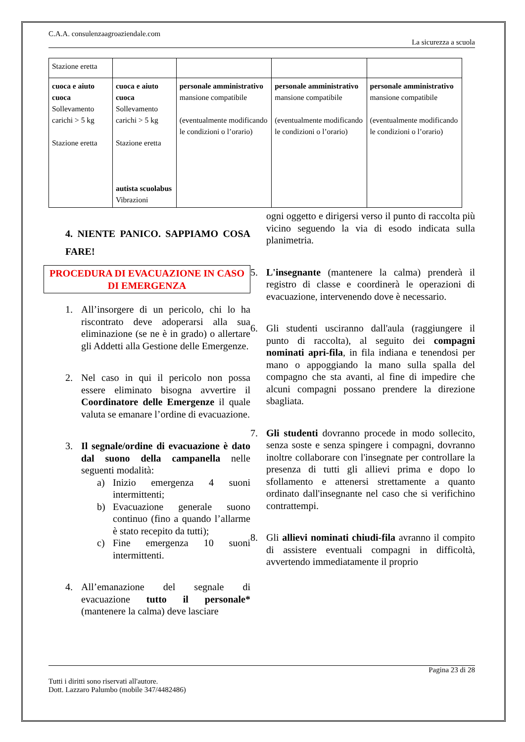C.A.A. consulenzaagroaziendale.com
La sicurezza a scuola
| Stazione eretta | | | | |
| cuoca e aiuto cuoca Sollevamento carichi > 5 kg Stazione eretta | cuoca e aiuto cuoca Sollevamento carichi > 5 kg Stazione eretta autista scuolabus Vibrazioni | personale amministrativo mansione compatibile (eventualmente modificando le condizioni o l’orario) | personale amministrativo mansione compatibile (eventualmente modificando le condizioni o l’orario) | personale amministrativo mansione compatibile (eventualmente modificando le condizioni o l’orario) |
4. NIENTE PANICO. SAPPIAMO COSA FARE!
PROCEDURA DI EVACUAZIONE IN CASO DI EMERGENZA
1. All’insorgere di un pericolo, chi lo ha riscontrato deve adoperarsi alla sua eliminazione (se ne è in grado) o allertare gli Addetti alla Gestione delle Emergenze.
2. Nel caso in qui il pericolo non possa essere eliminato bisogna avvertire il Coordinatore delle Emergenze il quale valuta se emanare l’ordine di evacuazione.
3. Il segnale/ordine di evacuazione è dato dal suono della campanella nelle seguenti modalità:
a) Inizio emergenza 4 suoni intermittenti;
b) Evacuazione generale suono continuo (fino a quando l’allarme è stato recepito da tutti);
c) Fine emergenza 10 suoni intermittenti.
4. All’emanazione del segnale di evacuazione tutto il personale* (mantenere la calma) deve lasciare
ogni oggetto e dirigersi verso il punto di raccolta più vicino seguendo la via di esodo indicata sulla planimetria.
5. L'insegnante (mantenere la calma) prenderà il registro di classe e coordinerà le operazioni di evacuazione, intervenendo dove è necessario.
6. Gli studenti usciranno dall'aula (raggiungere il punto di raccolta), al seguito dei compagni nominati apri-fila, in fila indiana e tenendosi per mano o appoggiando la mano sulla spalla del compagno che sta avanti, al fine di impedire che alcuni compagni possano prendere la direzione sbagliata.
7. Gli studenti dovranno procede in modo sollecito, senza soste e senza spingere i compagni, dovranno inoltre collaborare con l'insegnate per controllare la presenza di tutti gli allievi prima e dopo lo sfollamento e attenersi strettamente a quanto ordinato dall'insegnante nel caso che si verifichino contrattempi.
8. Gli allievi nominati chiudi-fila avranno il compito di assistere eventuali compagni in difficoltà, avvertendo immediatamente il proprio
Pagina 23 di 28
Tutti i diritti sono riservati all'autore.
Dott. Lazzaro Palumbo (mobile 347/4482486)